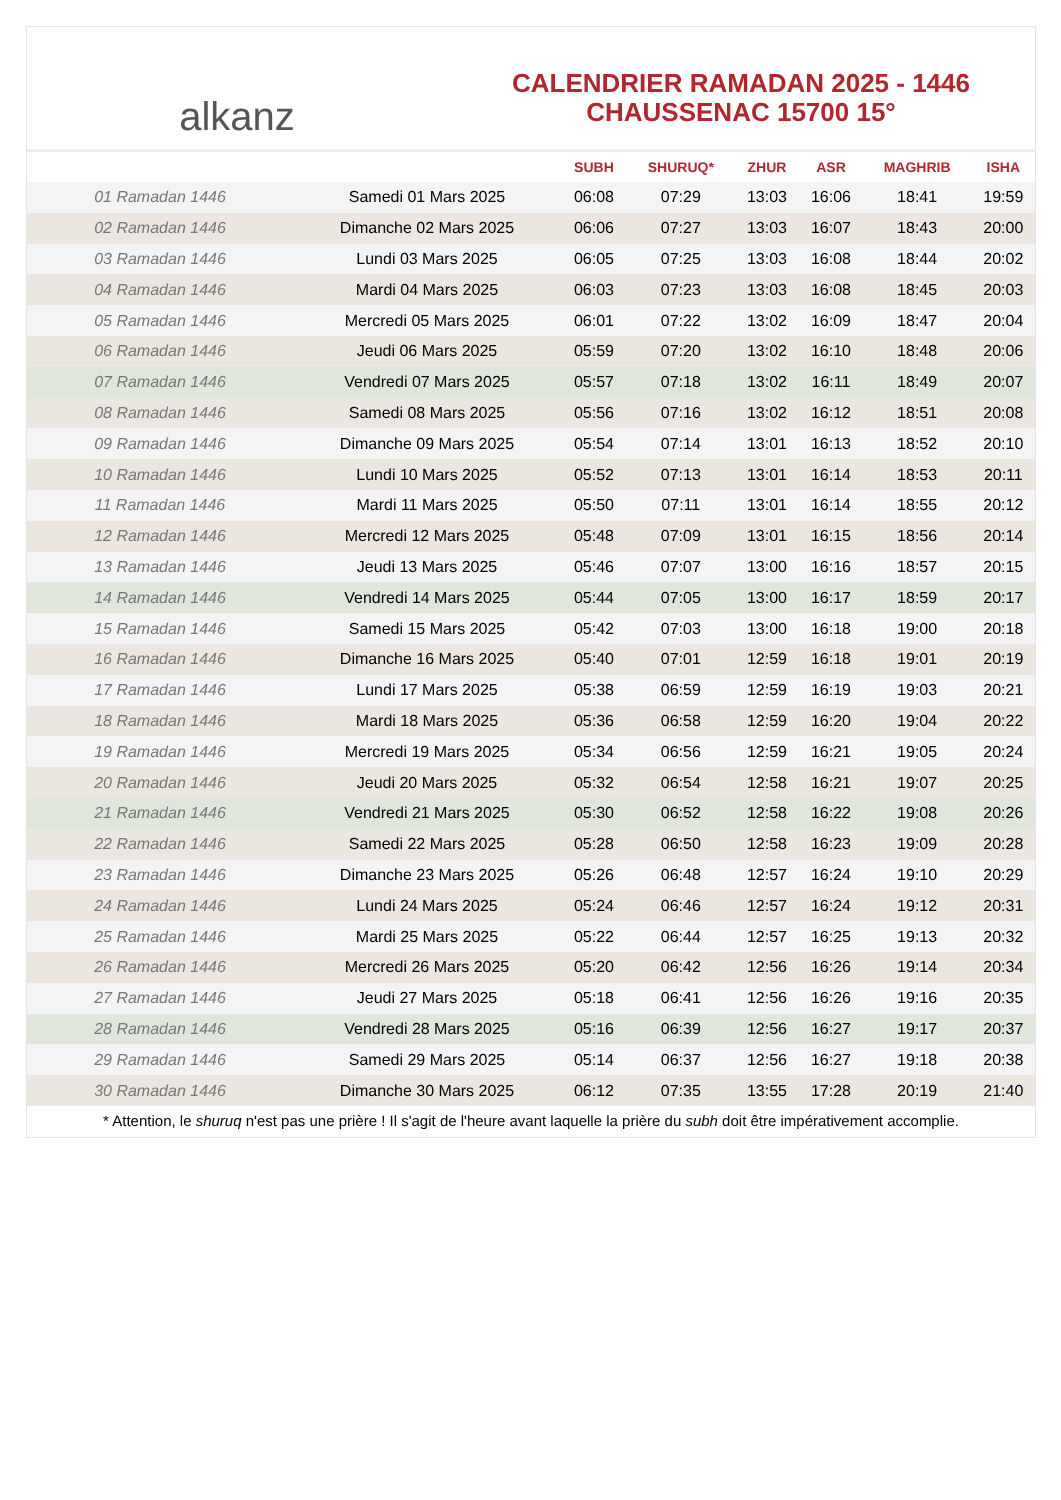alkanz
CALENDRIER RAMADAN 2025 - 1446
CHAUSSENAC 15700 15°
| | | SUBH | SHURUQ* | ZHUR | ASR | MAGHRIB | ISHA |
| --- | --- | --- | --- | --- | --- | --- | --- |
| 01 Ramadan 1446 | Samedi 01 Mars 2025 | 06:08 | 07:29 | 13:03 | 16:06 | 18:41 | 19:59 |
| 02 Ramadan 1446 | Dimanche 02 Mars 2025 | 06:06 | 07:27 | 13:03 | 16:07 | 18:43 | 20:00 |
| 03 Ramadan 1446 | Lundi 03 Mars 2025 | 06:05 | 07:25 | 13:03 | 16:08 | 18:44 | 20:02 |
| 04 Ramadan 1446 | Mardi 04 Mars 2025 | 06:03 | 07:23 | 13:03 | 16:08 | 18:45 | 20:03 |
| 05 Ramadan 1446 | Mercredi 05 Mars 2025 | 06:01 | 07:22 | 13:02 | 16:09 | 18:47 | 20:04 |
| 06 Ramadan 1446 | Jeudi 06 Mars 2025 | 05:59 | 07:20 | 13:02 | 16:10 | 18:48 | 20:06 |
| 07 Ramadan 1446 | Vendredi 07 Mars 2025 | 05:57 | 07:18 | 13:02 | 16:11 | 18:49 | 20:07 |
| 08 Ramadan 1446 | Samedi 08 Mars 2025 | 05:56 | 07:16 | 13:02 | 16:12 | 18:51 | 20:08 |
| 09 Ramadan 1446 | Dimanche 09 Mars 2025 | 05:54 | 07:14 | 13:01 | 16:13 | 18:52 | 20:10 |
| 10 Ramadan 1446 | Lundi 10 Mars 2025 | 05:52 | 07:13 | 13:01 | 16:14 | 18:53 | 20:11 |
| 11 Ramadan 1446 | Mardi 11 Mars 2025 | 05:50 | 07:11 | 13:01 | 16:14 | 18:55 | 20:12 |
| 12 Ramadan 1446 | Mercredi 12 Mars 2025 | 05:48 | 07:09 | 13:01 | 16:15 | 18:56 | 20:14 |
| 13 Ramadan 1446 | Jeudi 13 Mars 2025 | 05:46 | 07:07 | 13:00 | 16:16 | 18:57 | 20:15 |
| 14 Ramadan 1446 | Vendredi 14 Mars 2025 | 05:44 | 07:05 | 13:00 | 16:17 | 18:59 | 20:17 |
| 15 Ramadan 1446 | Samedi 15 Mars 2025 | 05:42 | 07:03 | 13:00 | 16:18 | 19:00 | 20:18 |
| 16 Ramadan 1446 | Dimanche 16 Mars 2025 | 05:40 | 07:01 | 12:59 | 16:18 | 19:01 | 20:19 |
| 17 Ramadan 1446 | Lundi 17 Mars 2025 | 05:38 | 06:59 | 12:59 | 16:19 | 19:03 | 20:21 |
| 18 Ramadan 1446 | Mardi 18 Mars 2025 | 05:36 | 06:58 | 12:59 | 16:20 | 19:04 | 20:22 |
| 19 Ramadan 1446 | Mercredi 19 Mars 2025 | 05:34 | 06:56 | 12:59 | 16:21 | 19:05 | 20:24 |
| 20 Ramadan 1446 | Jeudi 20 Mars 2025 | 05:32 | 06:54 | 12:58 | 16:21 | 19:07 | 20:25 |
| 21 Ramadan 1446 | Vendredi 21 Mars 2025 | 05:30 | 06:52 | 12:58 | 16:22 | 19:08 | 20:26 |
| 22 Ramadan 1446 | Samedi 22 Mars 2025 | 05:28 | 06:50 | 12:58 | 16:23 | 19:09 | 20:28 |
| 23 Ramadan 1446 | Dimanche 23 Mars 2025 | 05:26 | 06:48 | 12:57 | 16:24 | 19:10 | 20:29 |
| 24 Ramadan 1446 | Lundi 24 Mars 2025 | 05:24 | 06:46 | 12:57 | 16:24 | 19:12 | 20:31 |
| 25 Ramadan 1446 | Mardi 25 Mars 2025 | 05:22 | 06:44 | 12:57 | 16:25 | 19:13 | 20:32 |
| 26 Ramadan 1446 | Mercredi 26 Mars 2025 | 05:20 | 06:42 | 12:56 | 16:26 | 19:14 | 20:34 |
| 27 Ramadan 1446 | Jeudi 27 Mars 2025 | 05:18 | 06:41 | 12:56 | 16:26 | 19:16 | 20:35 |
| 28 Ramadan 1446 | Vendredi 28 Mars 2025 | 05:16 | 06:39 | 12:56 | 16:27 | 19:17 | 20:37 |
| 29 Ramadan 1446 | Samedi 29 Mars 2025 | 05:14 | 06:37 | 12:56 | 16:27 | 19:18 | 20:38 |
| 30 Ramadan 1446 | Dimanche 30 Mars 2025 | 06:12 | 07:35 | 13:55 | 17:28 | 20:19 | 21:40 |
* Attention, le shuruq n'est pas une prière ! Il s'agit de l'heure avant laquelle la prière du subh doit être impérativement accomplie.